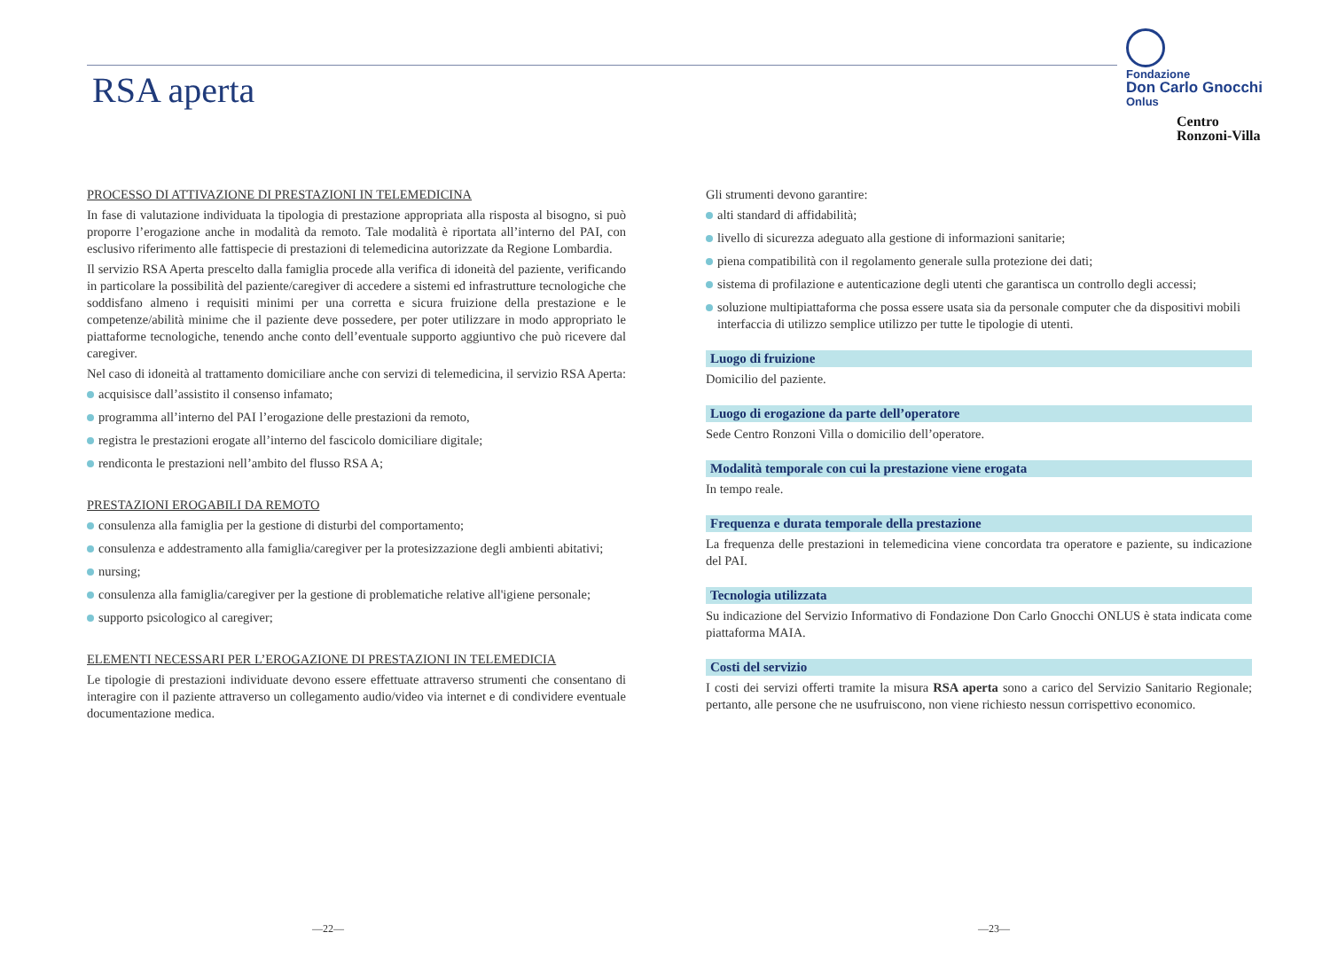Fondazione
Don Carlo Gnocchi
Onlus
Centro
Ronzoni-Villa
RSA aperta
PROCESSO DI ATTIVAZIONE DI PRESTAZIONI IN TELEMEDICINA
In fase di valutazione individuata la tipologia di prestazione appropriata alla risposta al bisogno, si può proporre l’erogazione anche in modalità da remoto. Tale modalità è riportata all’interno del PAI, con esclusivo riferimento alle fattispecie di prestazioni di telemedicina autorizzate da Regione Lombardia.
Il servizio RSA Aperta prescelto dalla famiglia procede alla verifica di idoneità del paziente, verificando in particolare la possibilità del paziente/caregiver di accedere a sistemi ed infrastrutture tecnologiche che soddisfano almeno i requisiti minimi per una corretta e sicura fruizione della prestazione e le competenze/abilità minime che il paziente deve possedere, per poter utilizzare in modo appropriato le piattaforme tecnologiche, tenendo anche conto dell’eventuale supporto aggiuntivo che può ricevere dal caregiver.
Nel caso di idoneità al trattamento domiciliare anche con servizi di telemedicina, il servizio RSA Aperta:
acquisisce dall’assistito il consenso infamato;
programma all’interno del PAI l’erogazione delle prestazioni da remoto,
registra le prestazioni erogate all’interno del fascicolo domiciliare digitale;
rendiconta le prestazioni nell’ambito del flusso RSA A;
PRESTAZIONI EROGABILI DA REMOTO
consulenza alla famiglia per la gestione di disturbi del comportamento;
consulenza e addestramento alla famiglia/caregiver per la protesizzazione degli ambienti abitativi;
nursing;
consulenza alla famiglia/caregiver per la gestione di problematiche relative all'igiene personale;
supporto psicologico al caregiver;
ELEMENTI NECESSARI PER L’EROGAZIONE DI PRESTAZIONI IN TELEMEDICIA
Le tipologie di prestazioni individuate devono essere effettuate attraverso strumenti che consentano di interagire con il paziente attraverso un collegamento audio/video via internet e di condividere eventuale documentazione medica.
Gli strumenti devono garantire:
alti standard di affidabilità;
livello di sicurezza adeguato alla gestione di informazioni sanitarie;
piena compatibilità con il regolamento generale sulla protezione dei dati;
sistema di profilazione e autenticazione degli utenti che garantisca un controllo degli accessi;
soluzione multipiattaforma che possa essere usata sia da personale computer che da dispositivi mobili interfaccia di utilizzo semplice utilizzo per tutte le tipologie di utenti.
Luogo di fruizione
Domicilio del paziente.
Luogo di erogazione da parte dell’operatore
Sede Centro Ronzoni Villa o domicilio dell’operatore.
Modalità temporale con cui la prestazione viene erogata
In tempo reale.
Frequenza e durata temporale della prestazione
La frequenza delle prestazioni in telemedicina viene concordata tra operatore e paziente, su indicazione del PAI.
Tecnologia utilizzata
Su indicazione del Servizio Informativo di Fondazione Don Carlo Gnocchi ONLUS è stata indicata come piattaforma MAIA.
Costi del servizio
I costi dei servizi offerti tramite la misura RSA aperta sono a carico del Servizio Sanitario Regionale; pertanto, alle persone che ne usufruiscono, non viene richiesto nessun corrispettivo economico.
—22— —23—